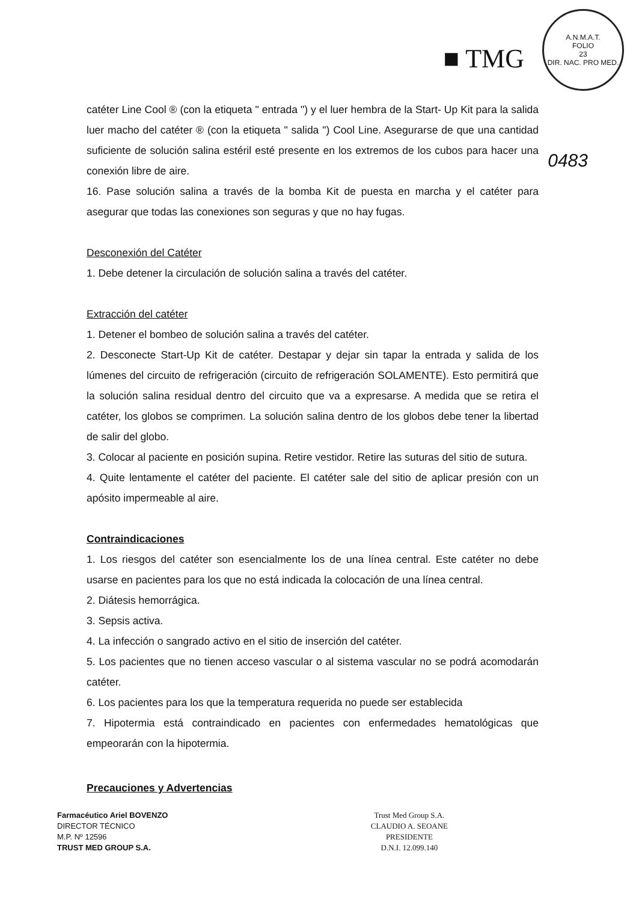■ TMG
A.N.M.A.T.
FOLIO
23
DIR. NAC. PRO MED.
0483
catéter Line Cool ® (con la etiqueta " entrada ") y el luer hembra de la Start- Up Kit para la salida luer macho del catéter ® (con la etiqueta " salida ") Cool Line. Asegurarse de que una cantidad suficiente de solución salina estéril esté presente en los extremos de los cubos para hacer una conexión libre de aire.
16. Pase solución salina a través de la bomba Kit de puesta en marcha y el catéter para asegurar que todas las conexiones son seguras y que no hay fugas.
Desconexión del Catéter
1. Debe detener la circulación de solución salina a través del catéter.
Extracción del catéter
1. Detener el bombeo de solución salina a través del catéter.
2. Desconecte Start-Up Kit de catéter. Destapar y dejar sin tapar la entrada y salida de los lúmenes del circuito de refrigeración (circuito de refrigeración SOLAMENTE). Esto permitirá que la solución salina residual dentro del circuito que va a expresarse. A medida que se retira el catéter, los globos se comprimen. La solución salina dentro de los globos debe tener la libertad de salir del globo.
3. Colocar al paciente en posición supina. Retire vestidor. Retire las suturas del sitio de sutura.
4. Quite lentamente el catéter del paciente. El catéter sale del sitio de aplicar presión con un apósito impermeable al aire.
Contraindicaciones
1. Los riesgos del catéter son esencialmente los de una línea central. Este catéter no debe usarse en pacientes para los que no está indicada la colocación de una línea central.
2. Diátesis hemorrágica.
3. Sepsis activa.
4. La infección o sangrado activo en el sitio de inserción del catéter.
5. Los pacientes que no tienen acceso vascular o al sistema vascular no se podrá acomodarán catéter.
6. Los pacientes para los que la temperatura requerida no puede ser establecida
7. Hipotermia está contraindicado en pacientes con enfermedades hematológicas que empeorarán con la hipotermia.
Precauciones y Advertencias
Farmacéutico Ariel BOVENZO
DIRECTOR TÉCNICO
M.P. Nº 12596
TRUST MED GROUP S.A.
Trust Med Group S.A.
CLAUDIO A. SEOANE
PRESIDENTE
D.N.I. 12.099.140